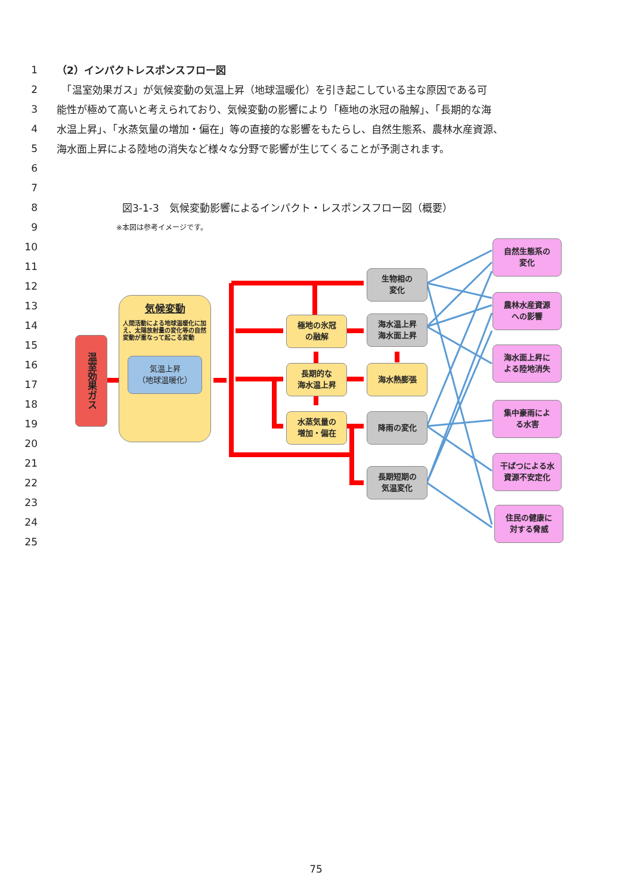1 （2）インパクトレスポンスフロー図
2　「温室効果ガス」が気候変動の気温上昇（地球温暖化）を引き起こしている主な原因である可
3 能性が極めて高いと考えられており、気候変動の影響により「極地の氷冠の融解」、「長期的な海
4 水温上昇」、「水蒸気量の増加・偏在」等の直接的な影響をもたらし、自然生態系、農林水産資源、
5 海水面上昇による陸地の消失など様々な分野で影響が生じてくることが予測されます。
6
7
8 図3-1-3　気候変動影響によるインパクト・レスポンスフロー図（概要）
9 ※本図は参考イメージです。
10
11
12
13
14
15
16
17
18
19
20
21
22
23
24
25
温室効果ガス
気候変動
人間活動による地球温暖化に加え、太陽放射量の変化等の自然変動が重なって起こる変動
気温上昇
（地球温暖化）
極地の氷冠
の融解
長期的な
海水温上昇
水蒸気量の
増加・偏在
生物相の
変化
海水温上昇
海水面上昇
海水熱膨張
降雨の変化
長期短期の
気温変化
自然生態系の
変化
農林水産資源
への影響
海水面上昇に
よる陸地消失
集中豪雨によ
る水害
干ばつによる水
資源不安定化
住民の健康に
対する脅威
75